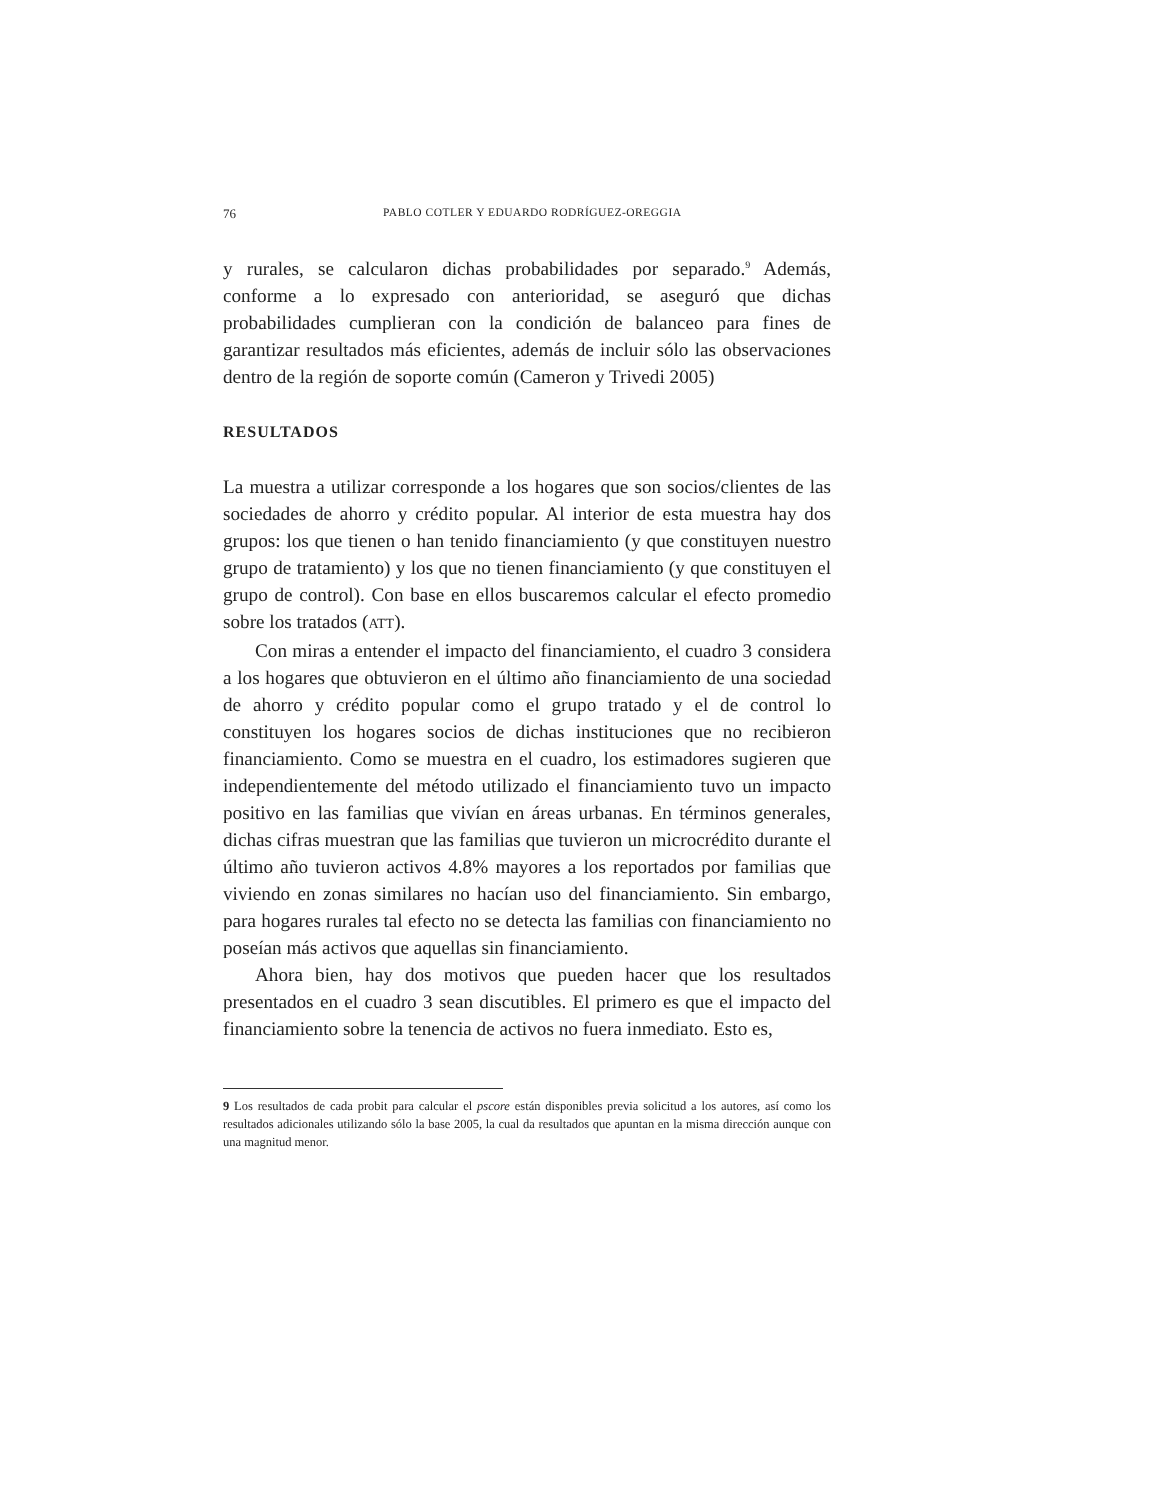76 PABLO COTLER Y EDUARDO RODRÍGUEZ-OREGGIA
y rurales, se calcularon dichas probabilidades por separado.<sup>9</sup> Además, conforme a lo expresado con anterioridad, se aseguró que dichas probabilidades cumplieran con la condición de balanceo para fines de garantizar resultados más eficientes, además de incluir sólo las observaciones dentro de la región de soporte común (Cameron y Trivedi 2005)
RESULTADOS
La muestra a utilizar corresponde a los hogares que son socios/clientes de las sociedades de ahorro y crédito popular. Al interior de esta muestra hay dos grupos: los que tienen o han tenido financiamiento (y que constituyen nuestro grupo de tratamiento) y los que no tienen financiamiento (y que constituyen el grupo de control). Con base en ellos buscaremos calcular el efecto promedio sobre los tratados (ATT).
Con miras a entender el impacto del financiamiento, el cuadro 3 considera a los hogares que obtuvieron en el último año financiamiento de una sociedad de ahorro y crédito popular como el grupo tratado y el de control lo constituyen los hogares socios de dichas instituciones que no recibieron financiamiento. Como se muestra en el cuadro, los estimadores sugieren que independientemente del método utilizado el financiamiento tuvo un impacto positivo en las familias que vivían en áreas urbanas. En términos generales, dichas cifras muestran que las familias que tuvieron un microcrédito durante el último año tuvieron activos 4.8% mayores a los reportados por familias que viviendo en zonas similares no hacían uso del financiamiento. Sin embargo, para hogares rurales tal efecto no se detecta las familias con financiamiento no poseían más activos que aquellas sin financiamiento.
Ahora bien, hay dos motivos que pueden hacer que los resultados presentados en el cuadro 3 sean discutibles. El primero es que el impacto del financiamiento sobre la tenencia de activos no fuera inmediato. Esto es,
9 Los resultados de cada probit para calcular el pscore están disponibles previa solicitud a los autores, así como los resultados adicionales utilizando sólo la base 2005, la cual da resultados que apuntan en la misma dirección aunque con una magnitud menor.